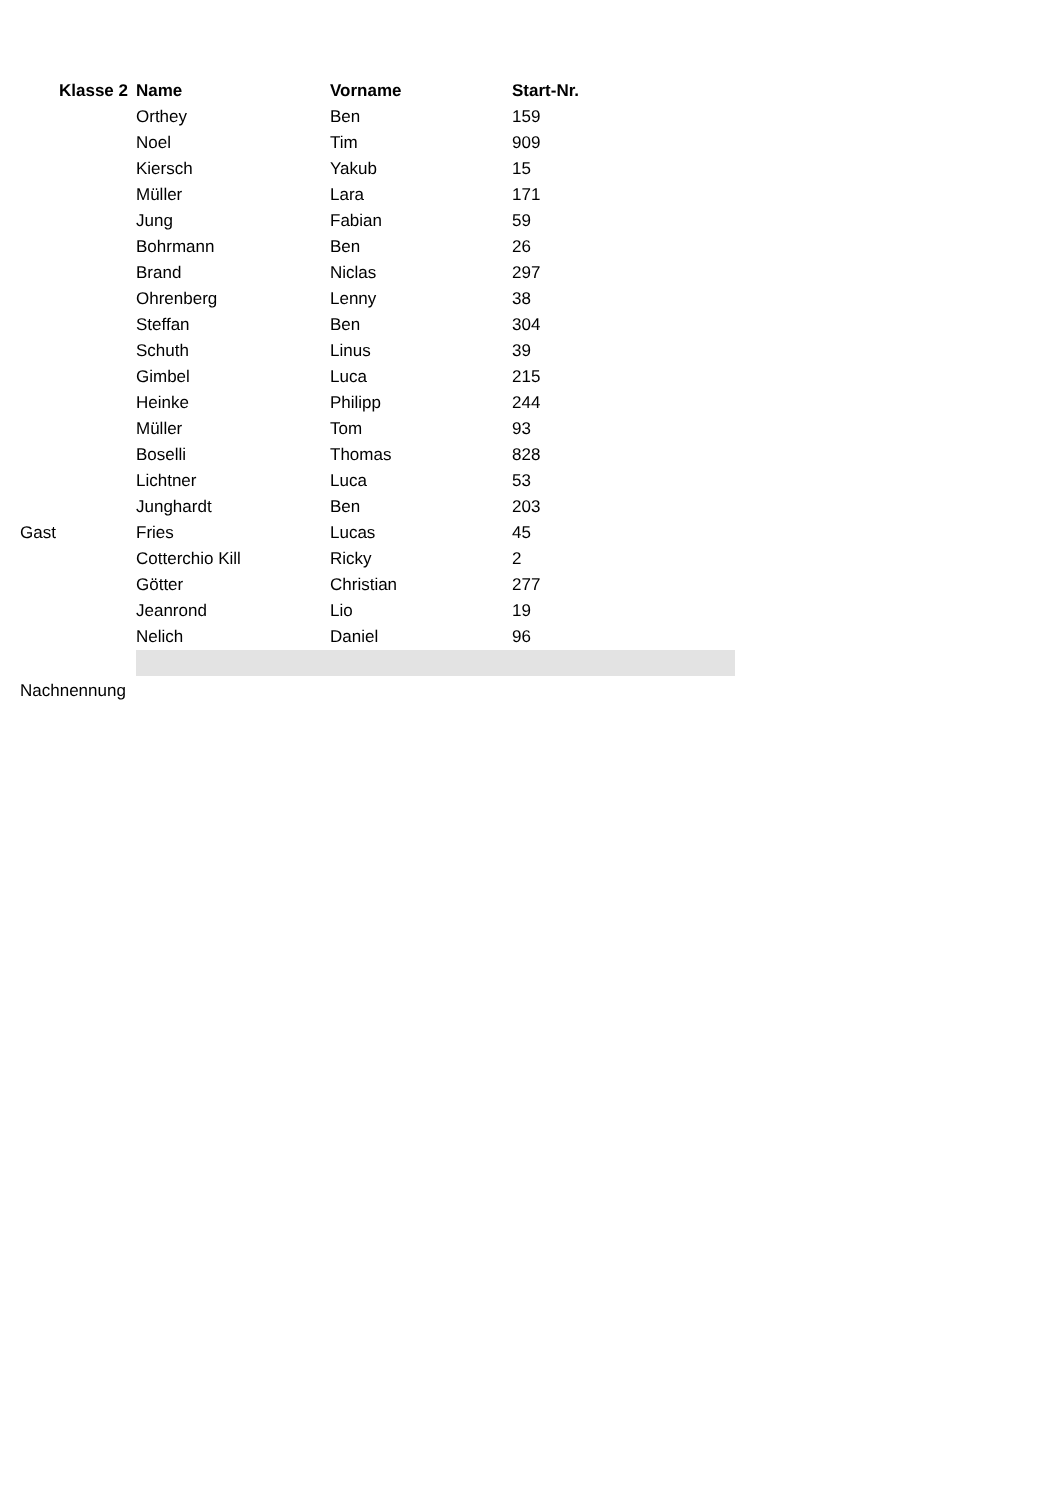| Klasse 2 | Name | Vorname | Start-Nr. | |
| | Orthey | Ben | 159 | |
| | Noel | Tim | 909 | |
| | Kiersch | Yakub | 15 | |
| | Müller | Lara | 171 | |
| | Jung | Fabian | 59 | |
| | Bohrmann | Ben | 26 | |
| | Brand | Niclas | 297 | |
| | Ohrenberg | Lenny | 38 | |
| | Steffan | Ben | 304 | |
| | Schuth | Linus | 39 | |
| | Gimbel | Luca | 215 | |
| | Heinke | Philipp | 244 | |
| | Müller | Tom | 93 | |
| | Boselli | Thomas | 828 | |
| | Lichtner | Luca | 53 | |
| | Junghardt | Ben | 203 | |
| Gast | Fries | Lucas | 45 | |
| | Cotterchio Kill | Ricky | 2 | |
| | Götter | Christian | 277 | |
| | Jeanrond | Lio | 19 | |
| | Nelich | Daniel | 96 | |
| Nachnennung | | | | |